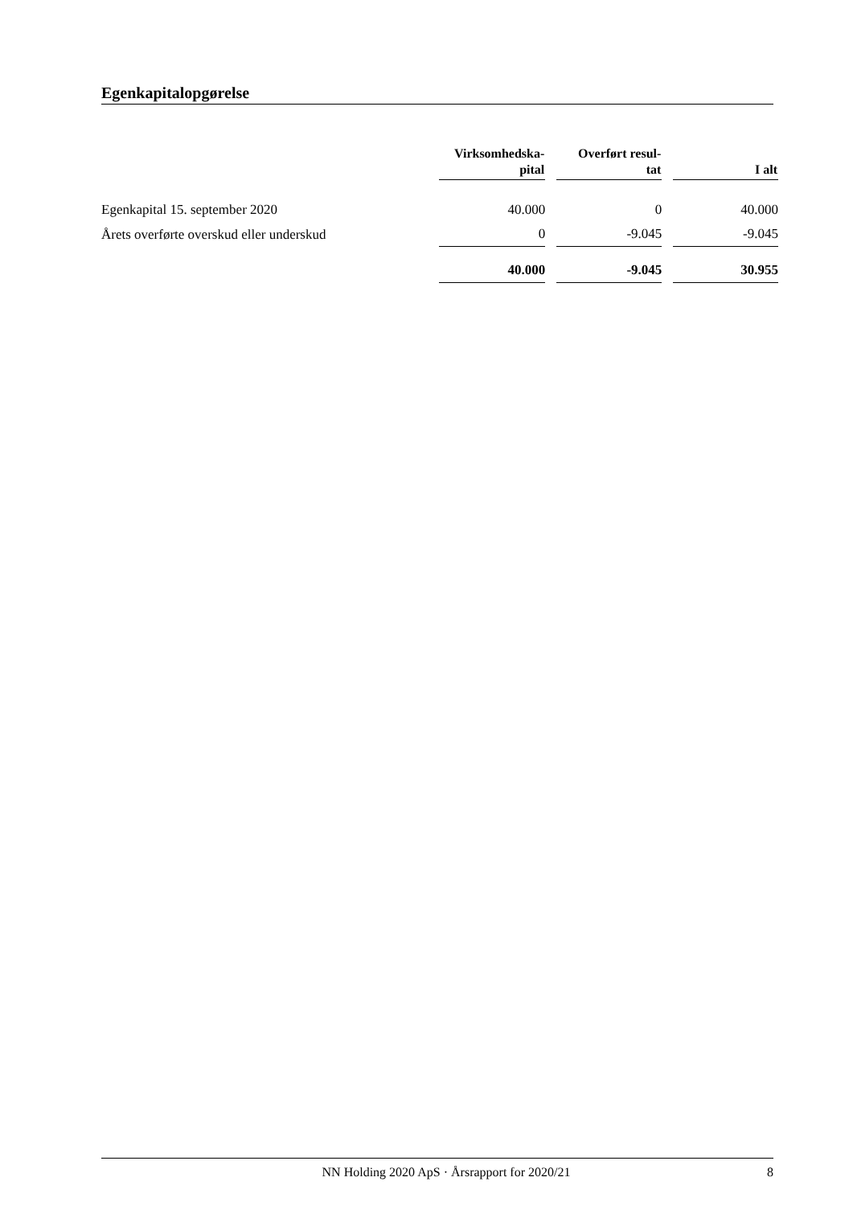Egenkapitalopgørelse
| | Virksomhedska- pital | | Overført resul- tat | | I alt |
| --- | --- | --- | --- | --- | --- |
| Egenkapital 15. september 2020 | 40.000 | | 0 | | 40.000 |
| Årets overførte overskud eller underskud | 0 | | -9.045 | | -9.045 |
| | 40.000 | | -9.045 | | 30.955 |
NN Holding 2020 ApS · Årsrapport for 2020/21 8